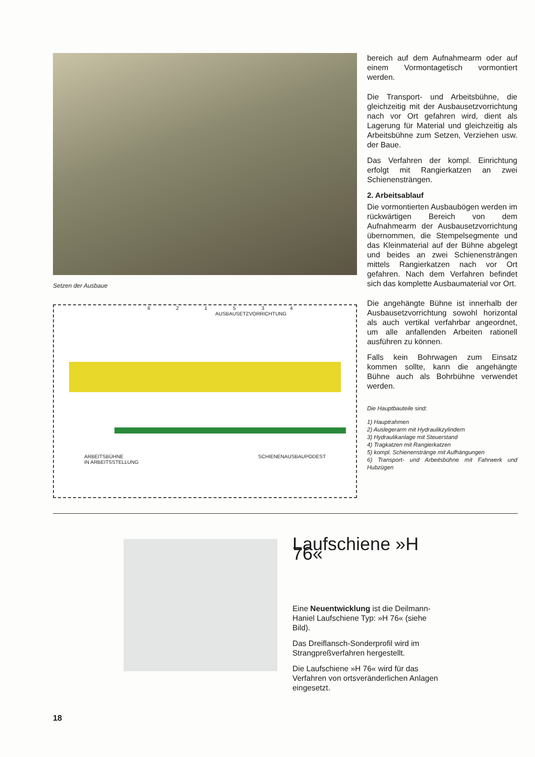Setzen der Ausbaue
6 2 1 5 3 4
AUSBAUSETZVORRICHTUNG
ARBEITSBÜHNE
IN ARBEITSSTELLUNG SCHIENENAUSBAUPODEST
bereich auf dem Aufnahmearm oder auf einem Vormontagetisch vormontiert werden.
Die Transport- und Arbeitsbühne, die gleichzeitig mit der Ausbausetzvorrichtung nach vor Ort gefahren wird, dient als Lagerung für Material und gleichzeitig als Arbeitsbühne zum Setzen, Verziehen usw. der Baue.
Das Verfahren der kompl. Einrichtung erfolgt mit Rangierkatzen an zwei Schienensträngen.
2. Arbeitsablauf
Die vormontierten Ausbaubögen werden im rückwärtigen Bereich von dem Aufnahmearm der Ausbausetzvorrichtung übernommen, die Stempelsegmente und das Kleinmaterial auf der Bühne abgelegt und beides an zwei Schienensträngen mittels Rangierkatzen nach vor Ort gefahren. Nach dem Verfahren befindet sich das komplette Ausbaumaterial vor Ort.
Die angehängte Bühne ist innerhalb der Ausbausetzvorrichtung sowohl horizontal als auch vertikal verfahrbar angeordnet, um alle anfallenden Arbeiten rationell ausführen zu können.
Falls kein Bohrwagen zum Einsatz kommen sollte, kann die angehängte Bühne auch als Bohrbühne verwendet werden.
Die Hauptbauteile sind:
1) Hauptrahmen
2) Auslegerarm mit Hydraulikzylindern
3) Hydraulikanlage mit Steuerstand
4) Tragkatzen mit Rangierkatzen
5) kompl. Schienenstränge mit Aufhängungen
6) Transport- und Arbeitsbühne mit Fahrwerk und Hubzügen
Laufschiene »H 76«
Eine Neuentwicklung ist die Deilmann-Haniel Laufschiene Typ: »H 76« (siehe Bild).
Das Dreiflansch-Sonderprofil wird im Strangpreßverfahren hergestellt.
Die Laufschiene »H 76« wird für das Verfahren von ortsveränderlichen Anlagen eingesetzt.
18